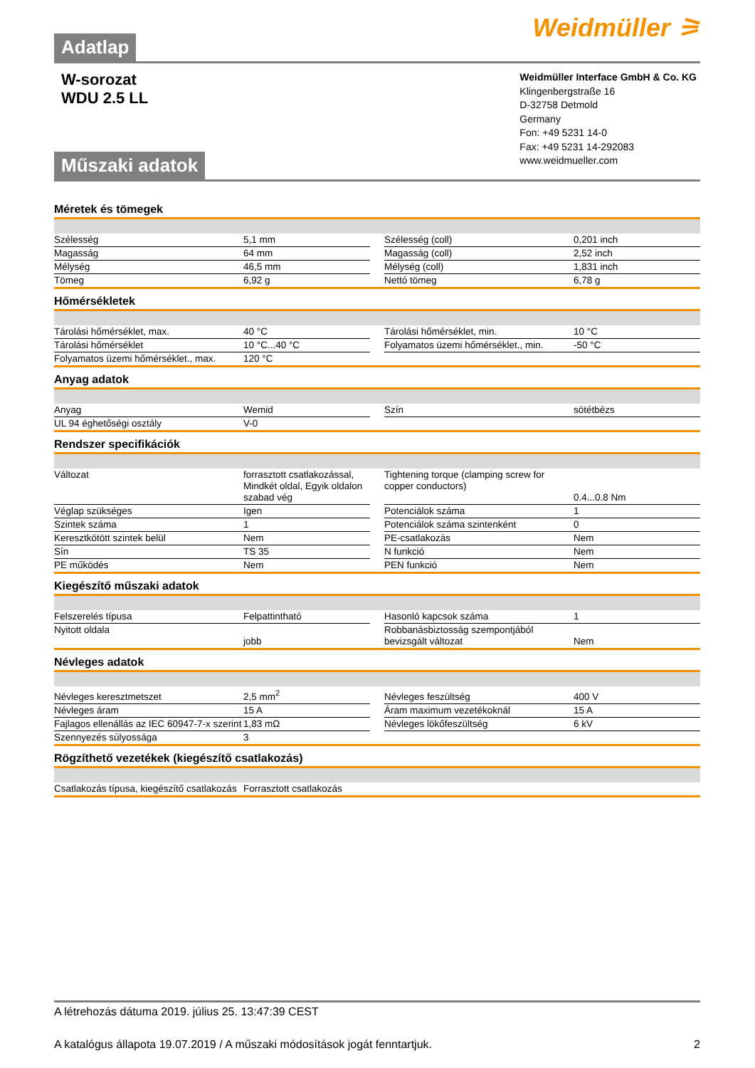Adatlap Weidmüller ⚞
W-sorozat
WDU 2.5 LL
Műszaki adatok
Weidmüller Interface GmbH & Co. KG
Klingenbergstraße 16
D-32758 Detmold
Germany
Fon: +49 5231 14-0
Fax: +49 5231 14-292083
www.weidmueller.com
Méretek és tömegek
| Szélesség | 5,1 mm | | Szélesség (coll) | 0,201 inch |
| Magasság | 64 mm | | Magasság (coll) | 2,52 inch |
| Mélység | 46,5 mm | | Mélység (coll) | 1,831 inch |
| Tömeg | 6,92 g | | Nettó tömeg | 6,78 g |
Hőmérsékletek
| Tárolási hőmérséklet, max. | 40 °C | | Tárolási hőmérséklet, min. | 10 °C |
| Tárolási hőmérséklet | 10 °C...40 °C | | Folyamatos üzemi hőmérséklet., min. | -50 °C |
| Folyamatos üzemi hőmérséklet., max. | 120 °C | | | |
Anyag adatok
| Anyag | Wemid | | Szín | sötétbézs |
| UL 94 éghetőségi osztály | V-0 | | | |
Rendszer specifikációk
| Változat | forrasztott csatlakozással, Mindkét oldal, Egyik oldalon szabad vég | | Tightening torque (clamping screw for copper conductors) | 0.4...0.8 Nm |
| Véglap szükséges | Igen | | Potenciálok száma | 1 |
| Szintek száma | 1 | | Potenciálok száma szintenként | 0 |
| Keresztkötött szintek belül | Nem | | PE-csatlakozás | Nem |
| Sín | TS 35 | | N funkció | Nem |
| PE működés | Nem | | PEN funkció | Nem |
Kiegészítő műszaki adatok
| Felszerelés típusa | Felpattintható | | Hasonló kapcsok száma | 1 |
| Nyitott oldala | jobb | | Robbanásbiztosság szempontjából bevizsgált változat | Nem |
Névleges adatok
| Névleges keresztmetszet | 2,5 mm<sup>2</sup> | | Névleges feszültség | 400 V |
| Névleges áram | 15 A | | Áram maximum vezetékoknál | 15 A |
| Fajlagos ellenállás az IEC 60947-7-x szerint | 1,83 mΩ | | Névleges lökőfeszültség | 6 kV |
| Szennyezés súlyossága | 3 | | | |
Rögzíthető vezetékek (kiegészítő csatlakozás)
| Csatlakozás típusa, kiegészítő csatlakozás | Forrasztott csatlakozás |
A létrehozás dátuma 2019. július 25. 13:47:39 CEST
A katalógus állapota 19.07.2019 / A műszaki módosítások jogát fenntartjuk. 2